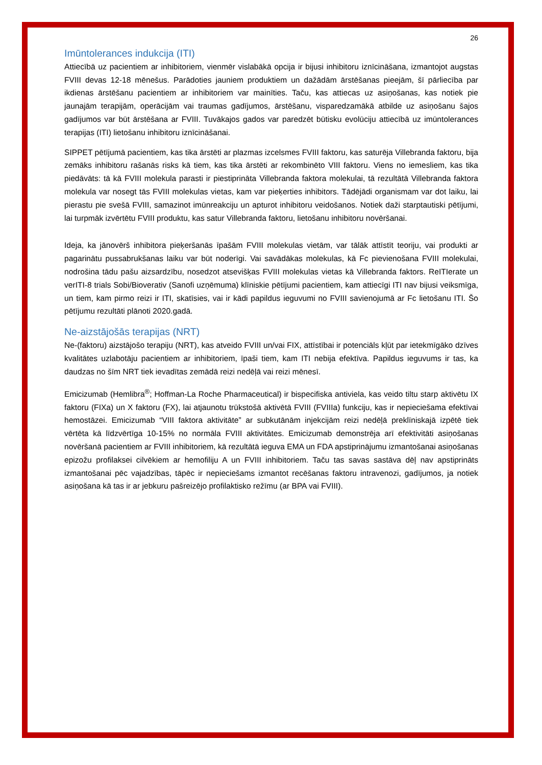26
Imūntolerances indukcija (ITI)
Attiecībā uz pacientiem ar inhibitoriem, vienmēr vislabākā opcija ir bijusi inhibitoru iznīcināšana, izmantojot augstas FVIII devas 12-18 mēnešus. Parādoties jauniem produktiem un dažādām ārstēšanas pieejām, šī pārliecība par ikdienas ārstēšanu pacientiem ar inhibitoriem var mainīties. Taču, kas attiecas uz asiņošanas, kas notiek pie jaunajām terapijām, operācijām vai traumas gadījumos, ārstēšanu, visparedzamākā atbilde uz asiņošanu šajos gadījumos var būt ārstēšana ar FVIII. Tuvākajos gados var paredzēt būtisku evolūciju attiecībā uz imūntolerances terapijas (ITI) lietošanu inhibitoru iznīcināšanai.
SIPPET pētījumā pacientiem, kas tika ārstēti ar plazmas izcelsmes FVIII faktoru, kas saturēja Villebranda faktoru, bija zemāks inhibitoru rašanās risks kā tiem, kas tika ārstēti ar rekombinēto VIII faktoru. Viens no iemesliem, kas tika piedāvāts: tā kā FVIII molekula parasti ir piestiprināta Villebranda faktora molekulai, tā rezultātā Villebranda faktora molekula var nosegt tās FVIII molekulas vietas, kam var pieķerties inhibitors. Tādējādi organismam var dot laiku, lai pierastu pie svešā FVIII, samazinot imūnreakciju un apturot inhibitoru veidošanos. Notiek daži starptautiski pētījumi, lai turpmāk izvērtētu FVIII produktu, kas satur Villebranda faktoru, lietošanu inhibitoru novēršanai.
Ideja, ka jānovērš inhibitora pieķeršanās īpašām FVIII molekulas vietām, var tālāk attīstīt teoriju, vai produkti ar pagarinātu pussabrukšanas laiku var būt noderīgi. Vai savādākas molekulas, kā Fc pievienošana FVIII molekulai, nodrošina tādu pašu aizsardzību, nosedzot atsevišķas FVIII molekulas vietas kā Villebranda faktors. ReITIerate un verITI-8 trials Sobi/Bioverativ (Sanofi uzņēmuma) klīniskie pētījumi pacientiem, kam attiecīgi ITI nav bijusi veiksmīga, un tiem, kam pirmo reizi ir ITI, skatīsies, vai ir kādi papildus ieguvumi no FVIII savienojumā ar Fc lietošanu ITI. Šo pētījumu rezultāti plānoti 2020.gadā.
Ne-aizstājošās terapijas (NRT)
Ne-(faktoru) aizstājošo terapiju (NRT), kas atveido FVIII un/vai FIX, attīstībai ir potenciāls kļūt par ietekmīgāko dzīves kvalitātes uzlabotāju pacientiem ar inhibitoriem, īpaši tiem, kam ITI nebija efektīva. Papildus ieguvums ir tas, ka daudzas no šīm NRT tiek ievadītas zemādā reizi nedēļā vai reizi mēnesī.
Emicizumab (Hemlibra<sup>®</sup>; Hoffman-La Roche Pharmaceutical) ir bispecifiska antiviela, kas veido tiltu starp aktivētu IX faktoru (FIXa) un X faktoru (FX), lai atjaunotu trūkstošā aktivētā FVIII (FVIIIa) funkciju, kas ir nepieciešama efektīvai hemostāzei. Emicizumab “VIII faktora aktivitāte” ar subkutānām injekcijām reizi nedēļā preklīniskajā izpētē tiek vērtēta kā līdzvērtīga 10-15% no normāla FVIII aktivitātes. Emicizumab demonstrēja arī efektivitāti asiņošanas novēršanā pacientiem ar FVIII inhibitoriem, kā rezultātā ieguva EMA un FDA apstiprinājumu izmantošanai asiņošanas epizožu profilaksei cilvēkiem ar hemofiliju A un FVIII inhibitoriem. Taču tas savas sastāva dēļ nav apstiprināts izmantošanai pēc vajadzības, tāpēc ir nepieciešams izmantot recēšanas faktoru intravenozi, gadījumos, ja notiek asiņošana kā tas ir ar jebkuru pašreizējo profilaktisko režīmu (ar BPA vai FVIII).